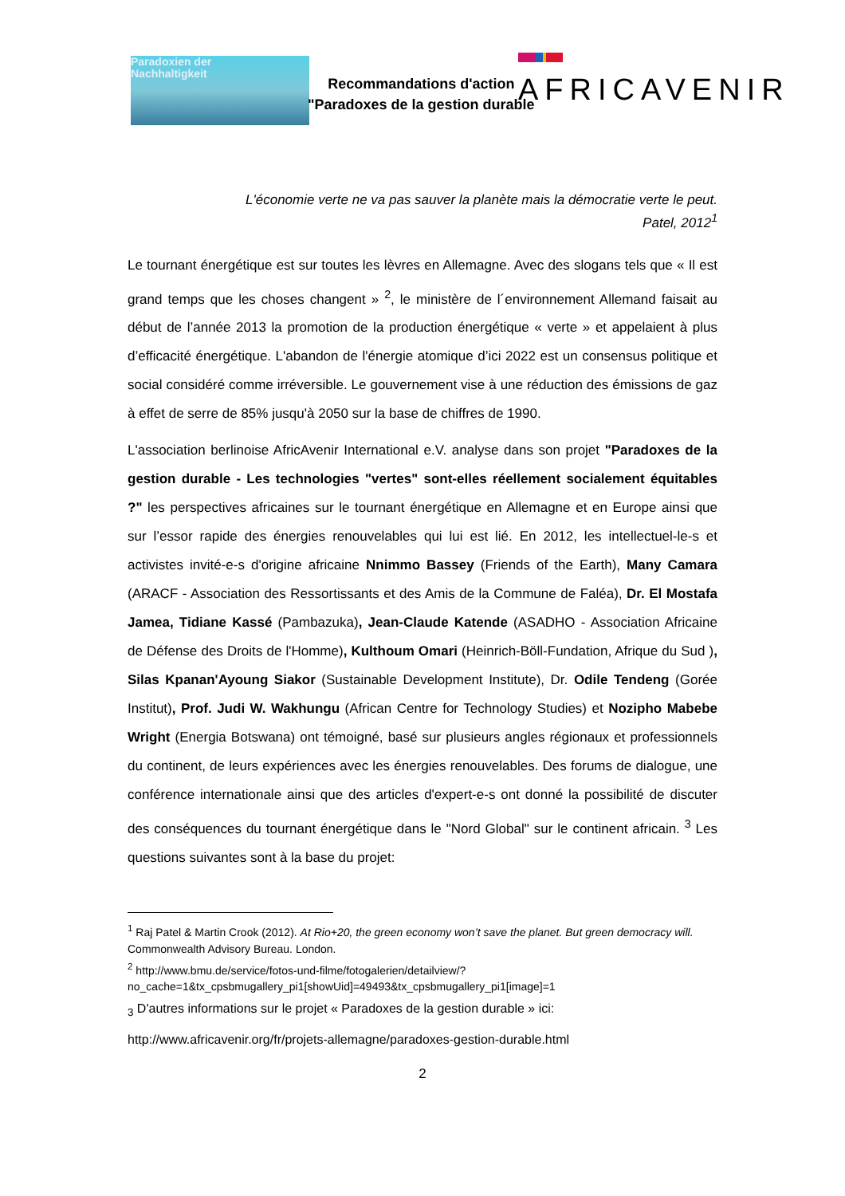Paradoxien der
Nachhaltigkeit
AFRICAVENIR
Recommandations d'action
"Paradoxes de la gestion durable
L'économie verte ne va pas sauver la planète mais la démocratie verte le peut.
Patel, 2012<sup>1</sup>
Le tournant énergétique est sur toutes les lèvres en Allemagne. Avec des slogans tels que « Il est grand temps que les choses changent » <sup>2</sup>, le ministère de l´environnement Allemand faisait au début de l’année 2013 la promotion de la production énergétique « verte » et appelaient à plus d’efficacité énergétique. L'abandon de l'énergie atomique d’ici 2022 est un consensus politique et social considéré comme irréversible. Le gouvernement vise à une réduction des émissions de gaz à effet de serre de 85% jusqu'à 2050 sur la base de chiffres de 1990.
L'association berlinoise AfricAvenir International e.V. analyse dans son projet "Paradoxes de la gestion durable - Les technologies "vertes" sont-elles réellement socialement équitables ?" les perspectives africaines sur le tournant énergétique en Allemagne et en Europe ainsi que sur l’essor rapide des énergies renouvelables qui lui est lié. En 2012, les intellectuel-le-s et activistes invité-e-s d'origine africaine Nnimmo Bassey (Friends of the Earth), Many Camara (ARACF - Association des Ressortissants et des Amis de la Commune de Faléa), Dr. El Mostafa Jamea, Tidiane Kassé (Pambazuka), Jean-Claude Katende (ASADHO - Association Africaine de Défense des Droits de l'Homme), Kulthoum Omari (Heinrich-Böll-Fundation, Afrique du Sud ), Silas Kpanan'Ayoung Siakor (Sustainable Development Institute), Dr. Odile Tendeng (Gorée Institut), Prof. Judi W. Wakhungu (African Centre for Technology Studies) et Nozipho Mabebe Wright (Energia Botswana) ont témoigné, basé sur plusieurs angles régionaux et professionnels du continent, de leurs expériences avec les énergies renouvelables. Des forums de dialogue, une conférence internationale ainsi que des articles d'expert-e-s ont donné la possibilité de discuter des conséquences du tournant énergétique dans le "Nord Global" sur le continent africain. <sup>3</sup> Les questions suivantes sont à la base du projet:
<sup>1</sup> Raj Patel & Martin Crook (2012). At Rio+20, the green economy won’t save the planet. But green democracy will. Commonwealth Advisory Bureau. London.
<sup>2</sup> http://www.bmu.de/service/fotos-und-filme/fotogalerien/detailview/?no_cache=1&tx_cpsbmugallery_pi1[showUid]=49493&tx_cpsbmugallery_pi1[image]=1
<sub>3</sub> D'autres informations sur le projet « Paradoxes de la gestion durable » ici:
http://www.africavenir.org/fr/projets-allemagne/paradoxes-gestion-durable.html
2